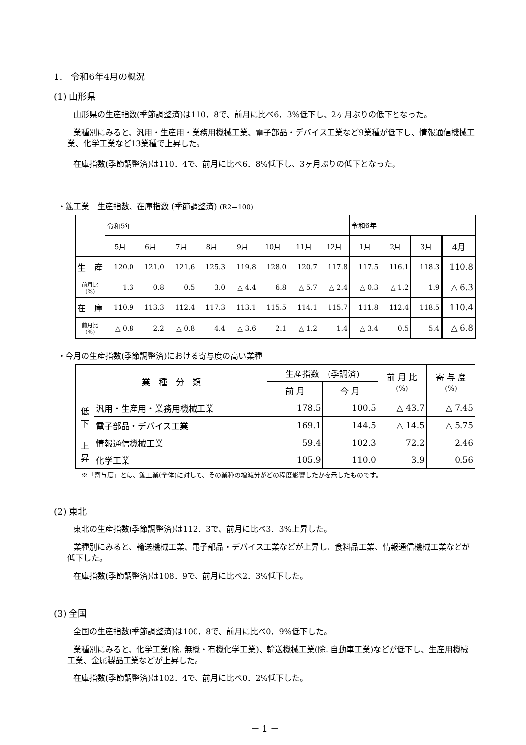1.　令和6年4月の概況
(1) 山形県
山形県の生産指数(季節調整済)は110．8で、前月に比べ6．3%低下し、2ヶ月ぶりの低下となった。
業種別にみると、汎用・生産用・業務用機械工業、電子部品・デバイス工業など9業種が低下し、情報通信機械工業、化学工業など13業種で上昇した。
在庫指数(季節調整済)は110．4で、前月に比べ6．8%低下し、3ヶ月ぶりの低下となった。
・鉱工業　生産指数、在庫指数 (季節調整済) (R2＝100)
| | 令和5年 | | | | | | | | 令和6年 | | | |
| | 5月 | 6月 | 7月 | 8月 | 9月 | 10月 | 11月 | 12月 | 1月 | 2月 | 3月 | 4月 |
| 生 産 | 120.0 | 121.0 | 121.6 | 125.3 | 119.8 | 128.0 | 120.7 | 117.8 | 117.5 | 116.1 | 118.3 | 110.8 |
| 前月比 (%) | 1.3 | 0.8 | 0.5 | 3.0 | △ 4.4 | 6.8 | △ 5.7 | △ 2.4 | △ 0.3 | △ 1.2 | 1.9 | △ 6.3 |
| 在 庫 | 110.9 | 113.3 | 112.4 | 117.3 | 113.1 | 115.5 | 114.1 | 115.7 | 111.8 | 112.4 | 118.5 | 110.4 |
| 前月比 (%) | △ 0.8 | 2.2 | △ 0.8 | 4.4 | △ 3.6 | 2.1 | △ 1.2 | 1.4 | △ 3.4 | 0.5 | 5.4 | △ 6.8 |
・今月の生産指数(季節調整済)における寄与度の高い業種
| 業 種 分 類 | | 生産指数 (季調済) | | 前 月 比 (%) | 寄 与 度 (%) |
| --- | --- | --- | --- | --- | --- |
| | | 前 月 | 今 月 | | |
| 低 下 | 汎用・生産用・業務用機械工業 | 178.5 | 100.5 | △ 43.7 | △ 7.45 |
| | 電子部品・デバイス工業 | 169.1 | 144.5 | △ 14.5 | △ 5.75 |
| 上 昇 | 情報通信機械工業 | 59.4 | 102.3 | 72.2 | 2.46 |
| | 化学工業 | 105.9 | 110.0 | 3.9 | 0.56 |
※「寄与度」とは、鉱工業(全体)に対して、その業種の増減分がどの程度影響したかを示したものです。
(2) 東北
東北の生産指数(季節調整済)は112．3で、前月に比べ3．3%上昇した。
業種別にみると、輸送機械工業、電子部品・デバイス工業などが上昇し、食料品工業、情報通信機械工業などが低下した。
在庫指数(季節調整済)は108．9で、前月に比べ2．3%低下した。
(3) 全国
全国の生産指数(季節調整済)は100．8で、前月に比べ0．9%低下した。
業種別にみると、化学工業(除. 無機・有機化学工業)、輸送機械工業(除. 自動車工業)などが低下し、生産用機械工業、金属製品工業などが上昇した。
在庫指数(季節調整済)は102．4で、前月に比べ0．2%低下した。
－ 1 －